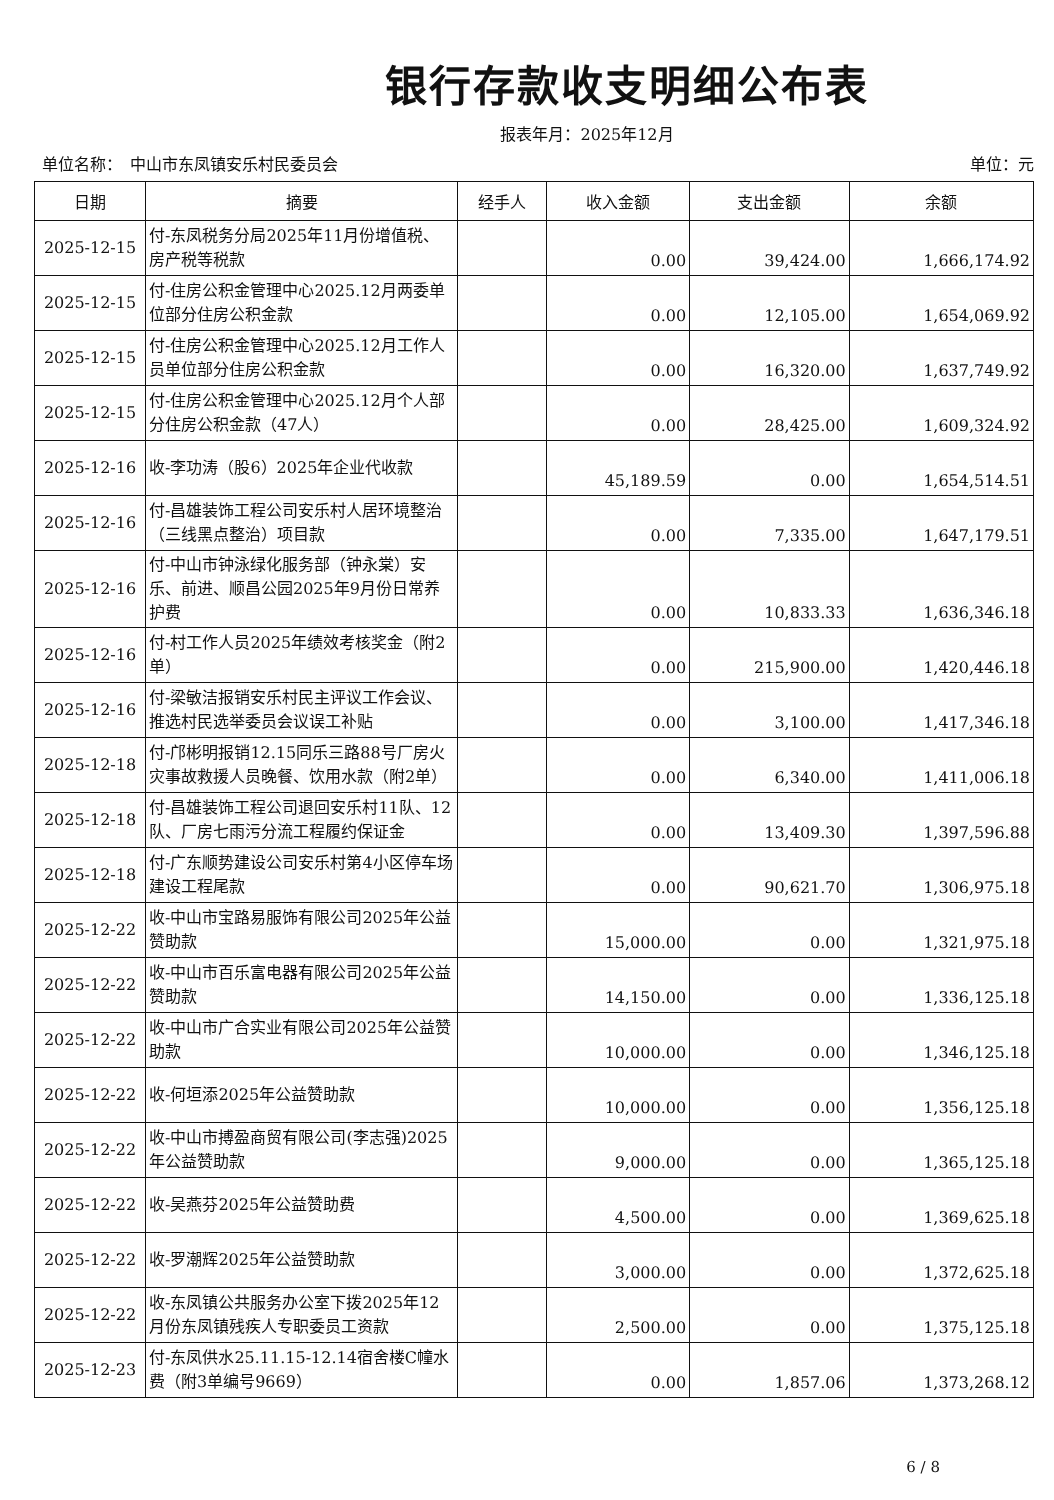银行存款收支明细公布表
报表年月：2025年12月
单位名称：　中山市东凤镇安乐村民委员会 单位：元
| 日期 | 摘要 | 经手人 | 收入金额 | 支出金额 | 余额 |
| --- | --- | --- | --- | --- | --- |
| 2025-12-15 | 付-东凤税务分局2025年11月份增值税、房产税等税款 | | 0.00 | 39,424.00 | 1,666,174.92 |
| 2025-12-15 | 付-住房公积金管理中心2025.12月两委单位部分住房公积金款 | | 0.00 | 12,105.00 | 1,654,069.92 |
| 2025-12-15 | 付-住房公积金管理中心2025.12月工作人员单位部分住房公积金款 | | 0.00 | 16,320.00 | 1,637,749.92 |
| 2025-12-15 | 付-住房公积金管理中心2025.12月个人部分住房公积金款（47人） | | 0.00 | 28,425.00 | 1,609,324.92 |
| 2025-12-16 | 收-李功涛（股6）2025年企业代收款 | | 45,189.59 | 0.00 | 1,654,514.51 |
| 2025-12-16 | 付-昌雄装饰工程公司安乐村人居环境整治（三线黑点整治）项目款 | | 0.00 | 7,335.00 | 1,647,179.51 |
| 2025-12-16 | 付-中山市钟泳绿化服务部（钟永棠）安乐、前进、顺昌公园2025年9月份日常养护费 | | 0.00 | 10,833.33 | 1,636,346.18 |
| 2025-12-16 | 付-村工作人员2025年绩效考核奖金（附2单） | | 0.00 | 215,900.00 | 1,420,446.18 |
| 2025-12-16 | 付-梁敏洁报销安乐村民主评议工作会议、推选村民选举委员会议误工补贴 | | 0.00 | 3,100.00 | 1,417,346.18 |
| 2025-12-18 | 付-邝彬明报销12.15同乐三路88号厂房火灾事故救援人员晚餐、饮用水款（附2单） | | 0.00 | 6,340.00 | 1,411,006.18 |
| 2025-12-18 | 付-昌雄装饰工程公司退回安乐村11队、12队、厂房七雨污分流工程履约保证金 | | 0.00 | 13,409.30 | 1,397,596.88 |
| 2025-12-18 | 付-广东顺势建设公司安乐村第4小区停车场建设工程尾款 | | 0.00 | 90,621.70 | 1,306,975.18 |
| 2025-12-22 | 收-中山市宝路易服饰有限公司2025年公益赞助款 | | 15,000.00 | 0.00 | 1,321,975.18 |
| 2025-12-22 | 收-中山市百乐富电器有限公司2025年公益赞助款 | | 14,150.00 | 0.00 | 1,336,125.18 |
| 2025-12-22 | 收-中山市广合实业有限公司2025年公益赞助款 | | 10,000.00 | 0.00 | 1,346,125.18 |
| 2025-12-22 | 收-何垣添2025年公益赞助款 | | 10,000.00 | 0.00 | 1,356,125.18 |
| 2025-12-22 | 收-中山市搏盈商贸有限公司(李志强)2025年公益赞助款 | | 9,000.00 | 0.00 | 1,365,125.18 |
| 2025-12-22 | 收-吴燕芬2025年公益赞助费 | | 4,500.00 | 0.00 | 1,369,625.18 |
| 2025-12-22 | 收-罗潮辉2025年公益赞助款 | | 3,000.00 | 0.00 | 1,372,625.18 |
| 2025-12-22 | 收-东凤镇公共服务办公室下拨2025年12月份东凤镇残疾人专职委员工资款 | | 2,500.00 | 0.00 | 1,375,125.18 |
| 2025-12-23 | 付-东凤供水25.11.15-12.14宿舍楼C幢水费（附3单编号9669） | | 0.00 | 1,857.06 | 1,373,268.12 |
6 / 8